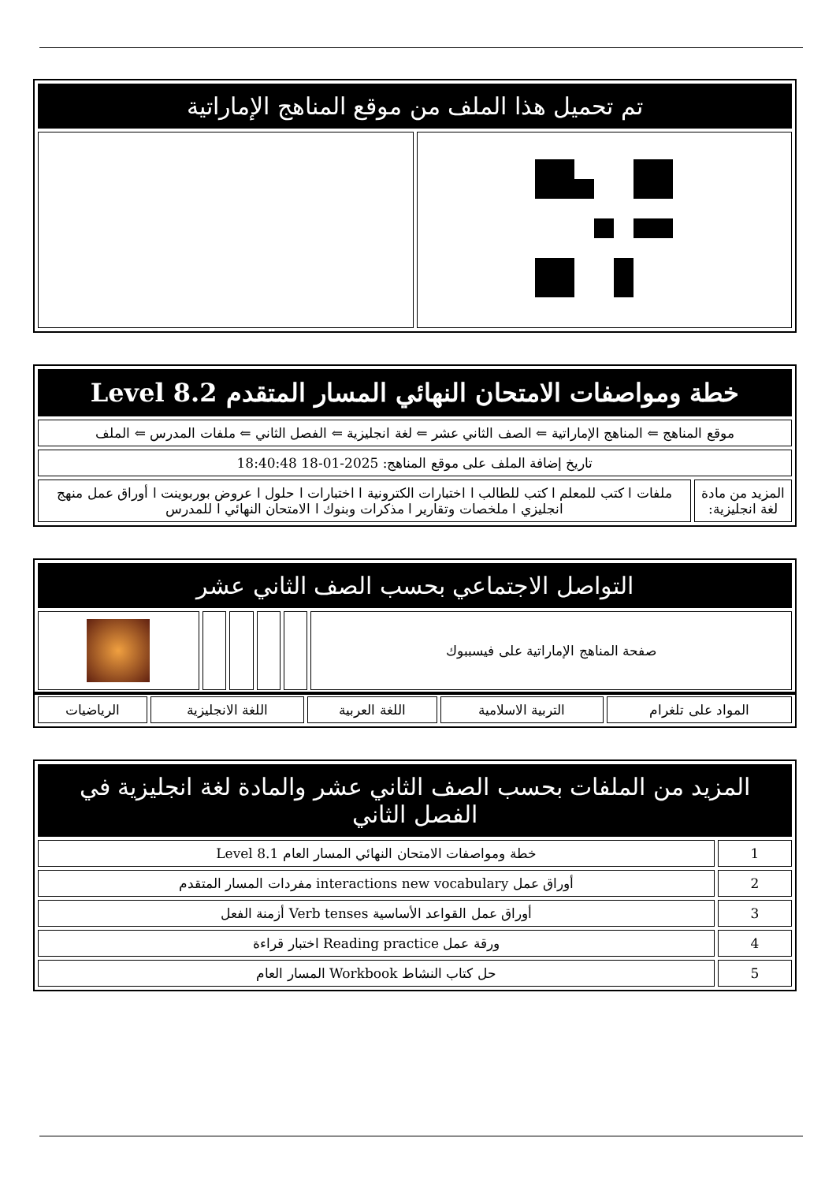| تم تحميل هذا الملف من موقع المناهج الإماراتية | |
| خطة ومواصفات الامتحان النهائي المسار المتقدم Level 8.2 | |
| موقع المناهج ⇐ المناهج الإماراتية ⇐ الصف الثاني عشر ⇐ لغة انجليزية ⇐ الفصل الثاني ⇐ ملفات المدرس ⇐ الملف | |
| تاريخ إضافة الملف على موقع المناهج: 2025-01-18 18:40:48 | |
| المزيد من مادة لغة انجليزية: | ملفات ا كتب للمعلم ا كتب للطالب ا اختبارات الكترونية ا اختبارات ا حلول ا عروض بوربوينت ا أوراق عمل منهج انجليزي ا ملخصات وتقارير ا مذكرات وبنوك ا الامتحان النهائي ا للمدرس |
| التواصل الاجتماعي بحسب الصف الثاني عشر | | | | | |
| صفحة المناهج الإماراتية على فيسببوك | | | | | |
| المواد على تلغرام | التربية الاسلامية | اللغة العربية | اللغة الانجليزية | الرياضيات |
| المزيد من الملفات بحسب الصف الثاني عشر والمادة لغة انجليزية في الفصل الثاني | |
| 1 | خطة ومواصفات الامتحان النهائي المسار العام Level 8.1 |
| 2 | أوراق عمل interactions new vocabulary مفردات المسار المتقدم |
| 3 | أوراق عمل القواعد الأساسية Verb tenses أزمنة الفعل |
| 4 | ورقة عمل Reading practice اختبار قراءة |
| 5 | حل كتاب النشاط Workbook المسار العام |